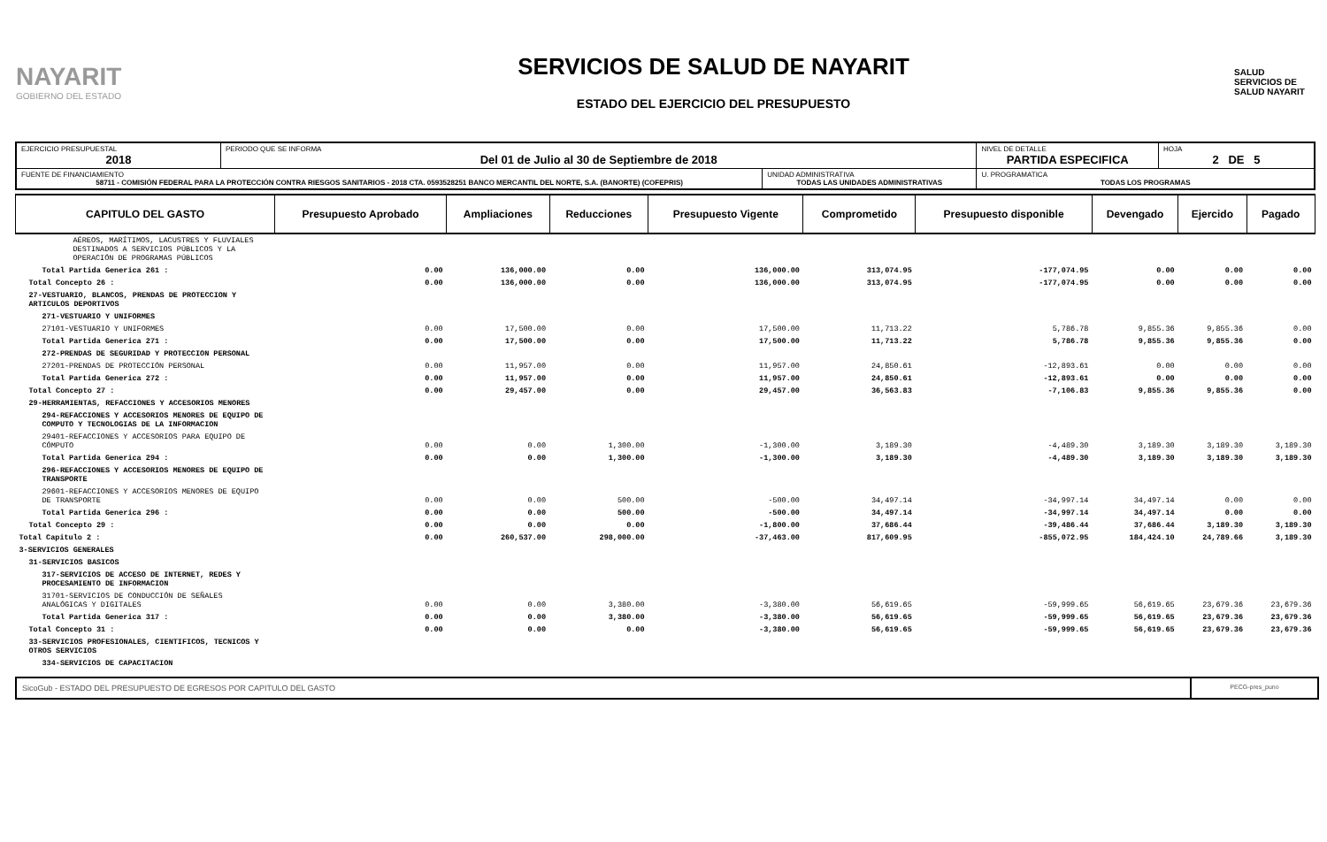NAYARIT
GOBIERNO DEL ESTADO
SERVICIOS DE SALUD DE NAYARIT
ESTADO DEL EJERCICIO DEL PRESUPUESTO
SALUD
SERVICIOS DE SALUD NAYARIT
| EJERCICIO PRESUPUESTAL 2018 | PERIODO QUE SE INFORMA Del 01 de Julio al 30 de Septiembre de 2018 | | NIVEL DE DETALLE PARTIDA ESPECIFICA | HOJA 2 DE 5 |
| FUENTE DE FINANCIAMIENTO 58711 - COMISIÓN FEDERAL PARA LA PROTECCIÓN CONTRA RIESGOS SANITARIOS - 2018 CTA. 0593528251 BANCO MERCANTIL DEL NORTE, S.A. (BANORTE) (COFEPRIS) | | UNIDAD ADMINISTRATIVA TODAS LAS UNIDADES ADMINISTRATIVAS | U. PROGRAMATICA TODAS LOS PROGRAMAS | |
| CAPITULO DEL GASTO | Presupuesto Aprobado | Ampliaciones | Reducciones | Presupuesto Vigente | Comprometido | Presupuesto disponible | Devengado | Ejercido | Pagado |
| --- | --- | --- | --- | --- | --- | --- | --- | --- | --- |
| AÉREOS, MARÍTIMOS, LACUSTRES Y FLUVIALES DESTINADOS A SERVICIOS PÚBLICOS Y LA OPERACIÓN DE PROGRAMAS PÚBLICOS | | | | | | | | | |
| Total Partida Generica 261 : | 0.00 | 136,000.00 | 0.00 | 136,000.00 | 313,074.95 | -177,074.95 | 0.00 | 0.00 | 0.00 |
| Total Concepto 26 : | 0.00 | 136,000.00 | 0.00 | 136,000.00 | 313,074.95 | -177,074.95 | 0.00 | 0.00 | 0.00 |
| 27-VESTUARIO, BLANCOS, PRENDAS DE PROTECCION Y ARTICULOS DEPORTIVOS | | | | | | | | | |
| 271-VESTUARIO Y UNIFORMES | | | | | | | | | |
| 27101-VESTUARIO Y UNIFORMES | 0.00 | 17,500.00 | 0.00 | 17,500.00 | 11,713.22 | 5,786.78 | 9,855.36 | 9,855.36 | 0.00 |
| Total Partida Generica 271 : | 0.00 | 17,500.00 | 0.00 | 17,500.00 | 11,713.22 | 5,786.78 | 9,855.36 | 9,855.36 | 0.00 |
| 272-PRENDAS DE SEGURIDAD Y PROTECCION PERSONAL | | | | | | | | | |
| 27201-PRENDAS DE PROTECCIÓN PERSONAL | 0.00 | 11,957.00 | 0.00 | 11,957.00 | 24,850.61 | -12,893.61 | 0.00 | 0.00 | 0.00 |
| Total Partida Generica 272 : | 0.00 | 11,957.00 | 0.00 | 11,957.00 | 24,850.61 | -12,893.61 | 0.00 | 0.00 | 0.00 |
| Total Concepto 27 : | 0.00 | 29,457.00 | 0.00 | 29,457.00 | 36,563.83 | -7,106.83 | 9,855.36 | 9,855.36 | 0.00 |
| 29-HERRAMIENTAS, REFACCIONES Y ACCESORIOS MENORES | | | | | | | | | |
| 294-REFACCIONES Y ACCESORIOS MENORES DE EQUIPO DE COMPUTO Y TECNOLOGIAS DE LA INFORMACION | | | | | | | | | |
| 29401-REFACCIONES Y ACCESORIOS PARA EQUIPO DE CÓMPUTO | 0.00 | 0.00 | 1,300.00 | -1,300.00 | 3,189.30 | -4,489.30 | 3,189.30 | 3,189.30 | 3,189.30 |
| Total Partida Generica 294 : | 0.00 | 0.00 | 1,300.00 | -1,300.00 | 3,189.30 | -4,489.30 | 3,189.30 | 3,189.30 | 3,189.30 |
| 296-REFACCIONES Y ACCESORIOS MENORES DE EQUIPO DE TRANSPORTE | | | | | | | | | |
| 29601-REFACCIONES Y ACCESORIOS MENORES DE EQUIPO DE TRANSPORTE | 0.00 | 0.00 | 500.00 | -500.00 | 34,497.14 | -34,997.14 | 34,497.14 | 0.00 | 0.00 |
| Total Partida Generica 296 : | 0.00 | 0.00 | 500.00 | -500.00 | 34,497.14 | -34,997.14 | 34,497.14 | 0.00 | 0.00 |
| Total Concepto 29 : | 0.00 | 0.00 | 0.00 | -1,800.00 | 37,686.44 | -39,486.44 | 37,686.44 | 3,189.30 | 3,189.30 |
| Total Capitulo 2 : | 0.00 | 260,537.00 | 298,000.00 | -37,463.00 | 817,609.95 | -855,072.95 | 184,424.10 | 24,789.66 | 3,189.30 |
| 3-SERVICIOS GENERALES | | | | | | | | | |
| 31-SERVICIOS BASICOS | | | | | | | | | |
| 317-SERVICIOS DE ACCESO DE INTERNET, REDES Y PROCESAMIENTO DE INFORMACION | | | | | | | | | |
| 31701-SERVICIOS DE CONDUCCIÓN DE SEÑALES ANALÓGICAS Y DIGITALES | 0.00 | 0.00 | 3,380.00 | -3,380.00 | 56,619.65 | -59,999.65 | 56,619.65 | 23,679.36 | 23,679.36 |
| Total Partida Generica 317 : | 0.00 | 0.00 | 3,380.00 | -3,380.00 | 56,619.65 | -59,999.65 | 56,619.65 | 23,679.36 | 23,679.36 |
| Total Concepto 31 : | 0.00 | 0.00 | 0.00 | -3,380.00 | 56,619.65 | -59,999.65 | 56,619.65 | 23,679.36 | 23,679.36 |
| 33-SERVICIOS PROFESIONALES, CIENTIFICOS, TECNICOS Y OTROS SERVICIOS | | | | | | | | | |
| 334-SERVICIOS DE CAPACITACION | | | | | | | | | |
SicoGub - ESTADO DEL PRESUPUESTO DE EGRESOS POR CAPITULO DEL GASTO
PECG-pres_puno